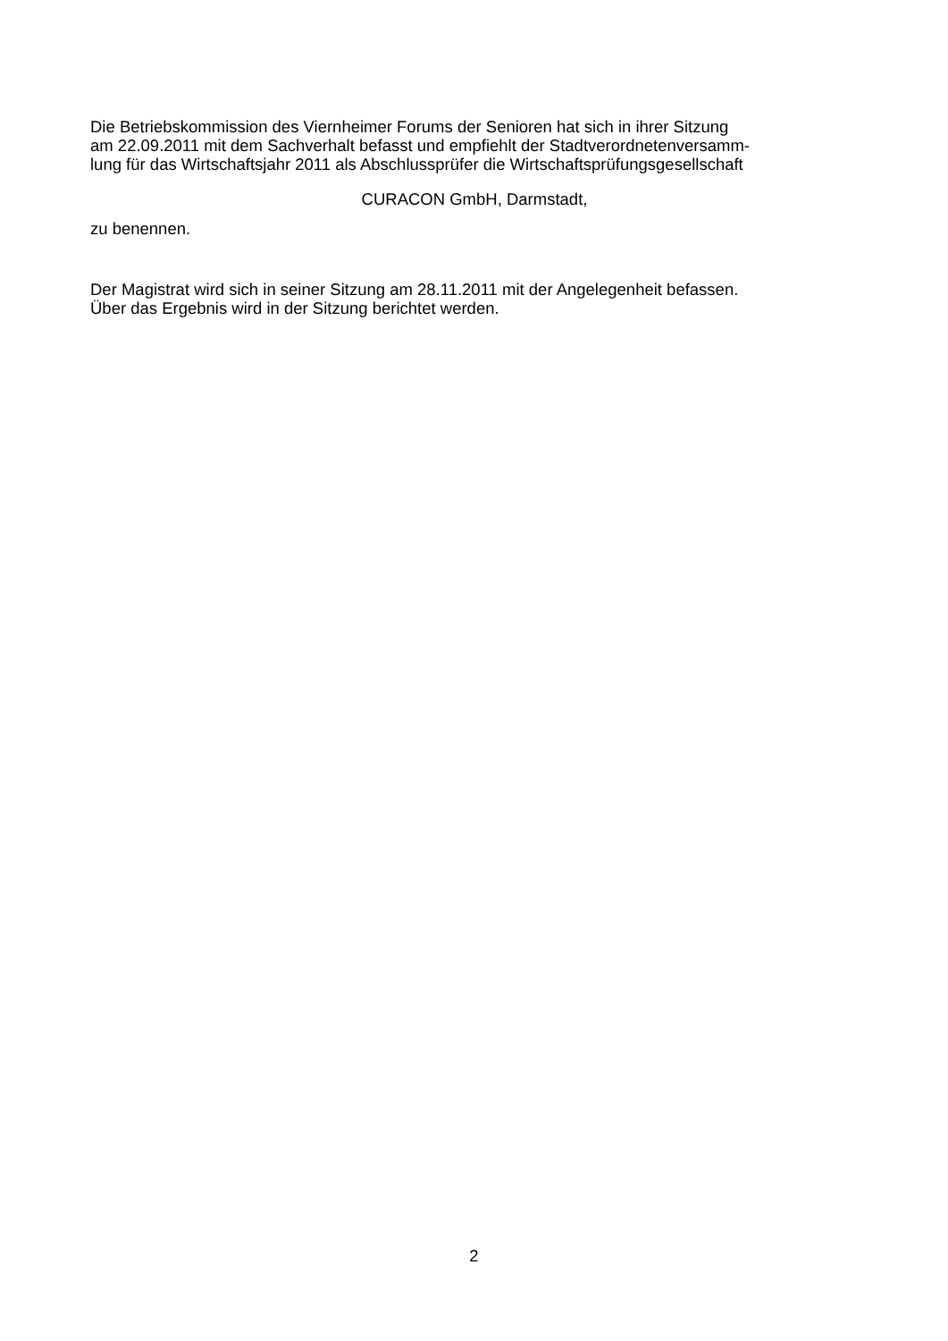Die Betriebskommission des Viernheimer Forums der Senioren hat sich in ihrer Sitzung
am 22.09.2011 mit dem Sachverhalt befasst und empfiehlt der Stadtverordnetenversamm-
lung für das Wirtschaftsjahr 2011 als Abschlussprüfer die Wirtschaftsprüfungsgesellschaft
CURACON GmbH, Darmstadt,
zu benennen.
Der Magistrat wird sich in seiner Sitzung am 28.11.2011 mit der Angelegenheit befassen.
Über das Ergebnis wird in der Sitzung berichtet werden.
2